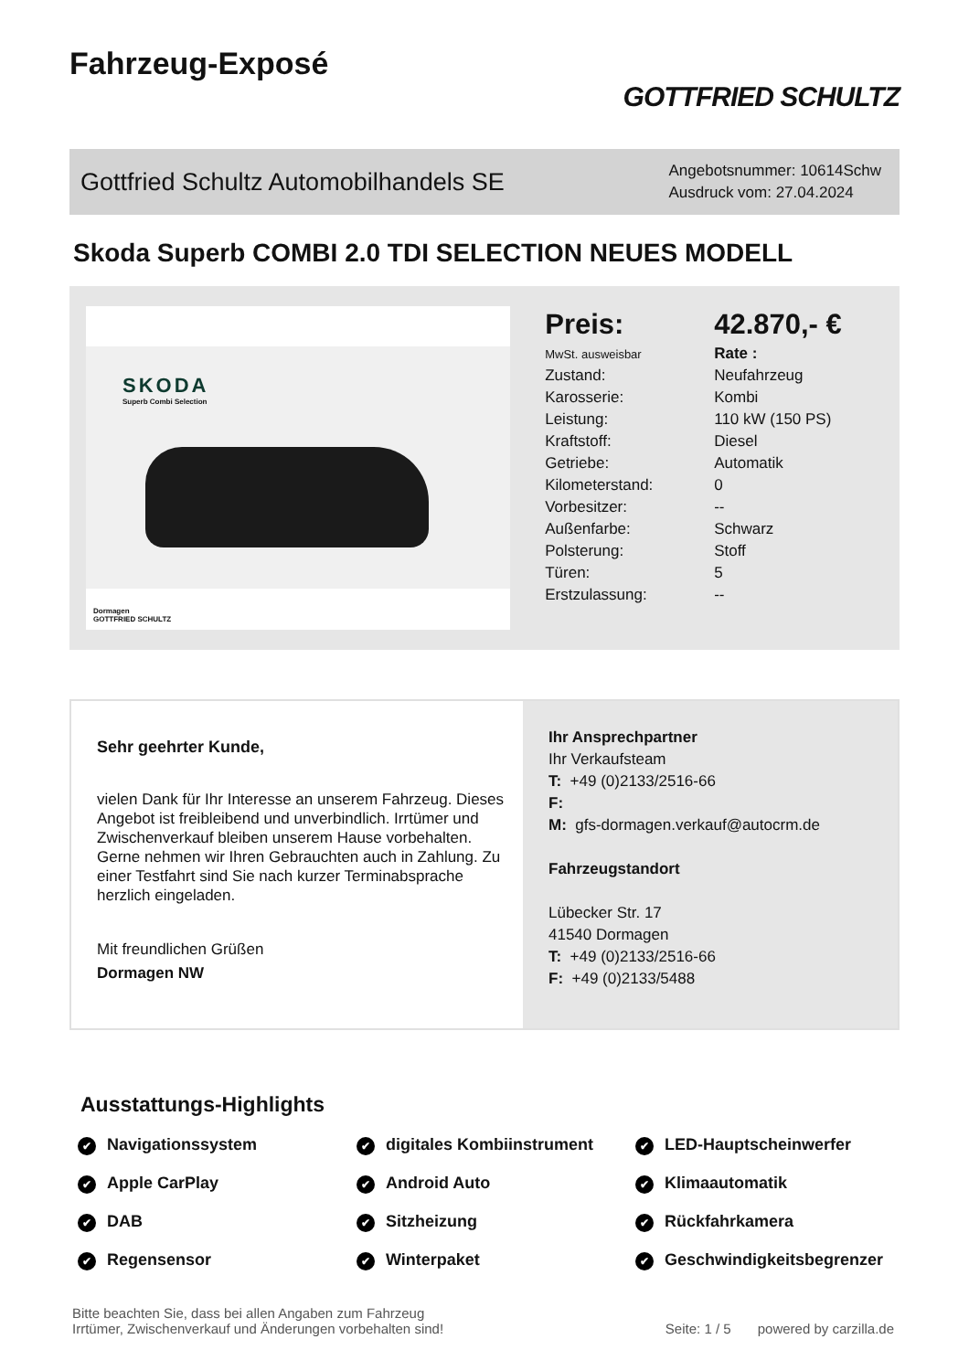Fahrzeug-Exposé
GOTTFRIED SCHULTZ
Gottfried Schultz Automobilhandels SE
Angebotsnummer: 10614Schw
Ausdruck vom: 27.04.2024
Skoda Superb COMBI 2.0 TDI SELECTION NEUES MODELL
SKODA
Superb Combi Selection
Dormagen
GOTTFRIED SCHULTZ
| Preis: | 42.870,- € |
| MwSt. ausweisbar | Rate : |
| Zustand: | Neufahrzeug |
| Karosserie: | Kombi |
| Leistung: | 110 kW (150 PS) |
| Kraftstoff: | Diesel |
| Getriebe: | Automatik |
| Kilometerstand: | 0 |
| Vorbesitzer: | -- |
| Außenfarbe: | Schwarz |
| Polsterung: | Stoff |
| Türen: | 5 |
| Erstzulassung: | -- |
Sehr geehrter Kunde,
vielen Dank für Ihr Interesse an unserem Fahrzeug. Dieses Angebot ist freibleibend und unverbindlich. Irrtümer und Zwischenverkauf bleiben unserem Hause vorbehalten. Gerne nehmen wir Ihren Gebrauchten auch in Zahlung. Zu einer Testfahrt sind Sie nach kurzer Terminabsprache herzlich eingeladen.
Mit freundlichen Grüßen
Dormagen NW
Ihr Ansprechpartner
Ihr Verkaufsteam
T: +49 (0)2133/2516-66
F:
M: gfs-dormagen.verkauf@autocrm.de
Fahrzeugstandort
Lübecker Str. 17
41540 Dormagen
T: +49 (0)2133/2516-66
F: +49 (0)2133/5488
Ausstattungs-Highlights
Navigationssystem digitales Kombiinstrument LED-Hauptscheinwerfer Apple CarPlay Android Auto Klimaautomatik DAB Sitzheizung Rückfahrkamera Regensensor Winterpaket Geschwindigkeitsbegrenzer
Bitte beachten Sie, dass bei allen Angaben zum Fahrzeug
Irrtümer, Zwischenverkauf und Änderungen vorbehalten sind!
Seite: 1 / 5 powered by carzilla.de